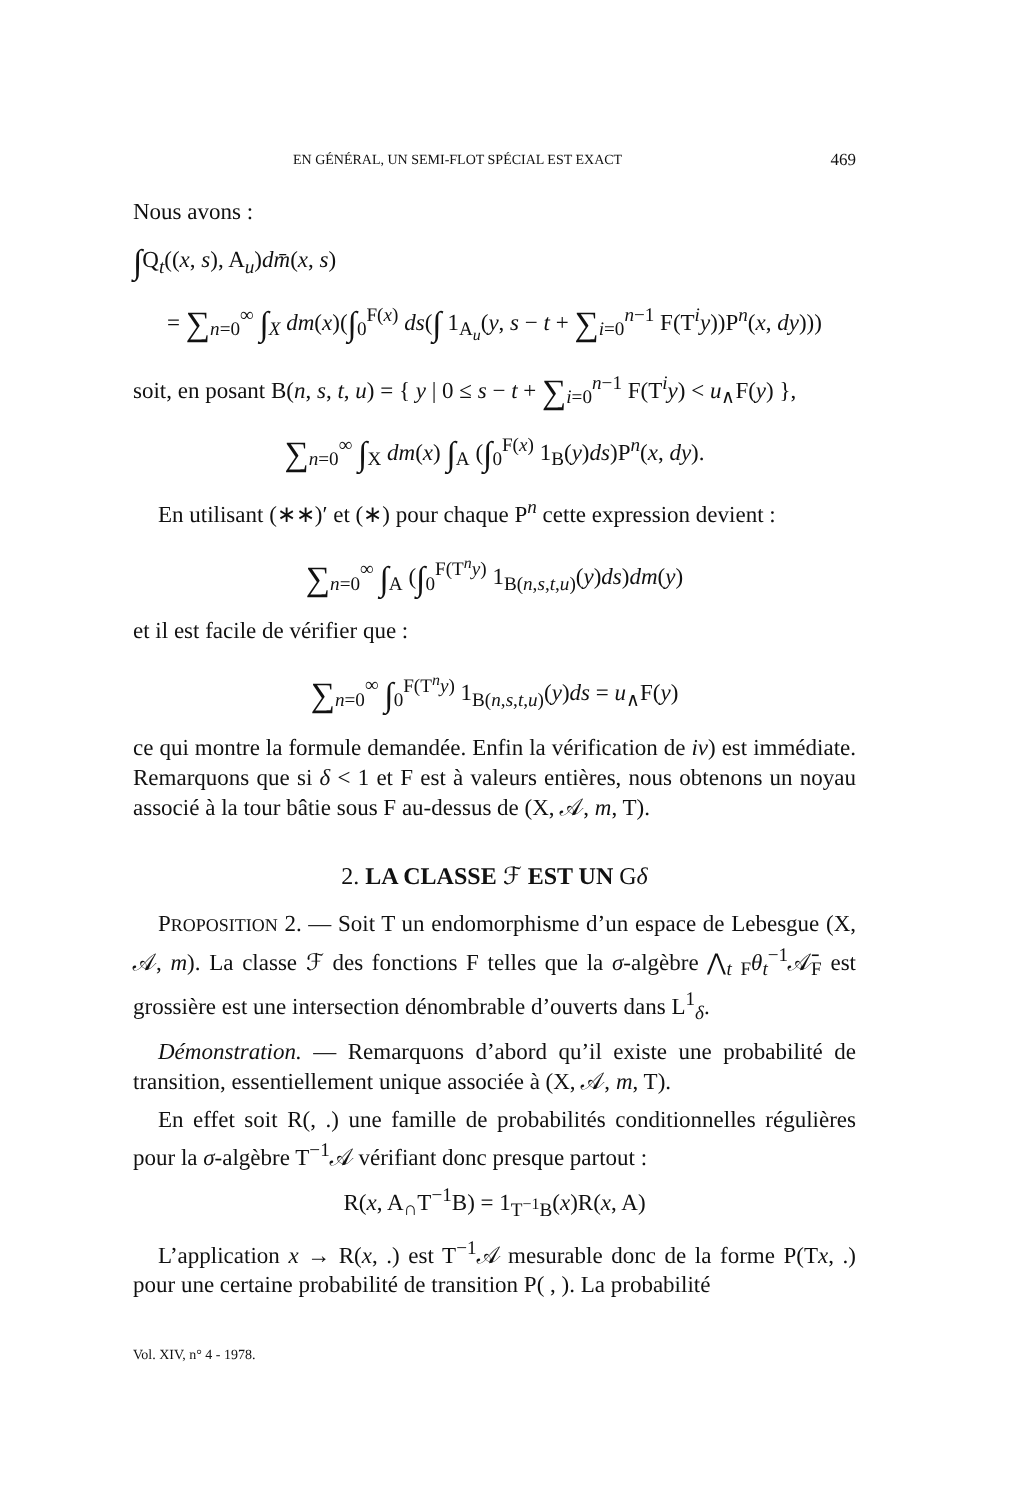EN GÉNÉRAL, UN SEMI-FLOT SPÉCIAL EST EXACT 469
Nous avons :
∫Q<sub>t</sub>((x, s), A<sub>u</sub>)dm̄(x, s)
= ∑<sub>n=0</sub><sup>∞</sup> ∫<sub>X</sub> dm(x)(∫<sub>0</sub><sup>F(x)</sup> ds(∫ 1<sub>A<sub>u</sub></sub>(y, s − t + ∑<sub>i=0</sub><sup>n−1</sup> F(T<sup>i</sup>y))P<sup>n</sup>(x, dy)))
soit, en posant B(n, s, t, u) = { y | 0 ≤ s − t + ∑<sub>i=0</sub><sup>n−1</sup> F(T<sup>i</sup>y) < u<sub>∧</sub>F(y) },
∑<sub>n=0</sub><sup>∞</sup> ∫<sub>X</sub> dm(x) ∫<sub>A</sub> (∫<sub>0</sub><sup>F(x)</sup> 1<sub>B</sub>(y)ds)P<sup>n</sup>(x, dy).
En utilisant (∗∗)′ et (∗) pour chaque P<sup>n</sup> cette expression devient :
∑<sub>n=0</sub><sup>∞</sup> ∫<sub>A</sub> (∫<sub>0</sub><sup>F(T<sup>n</sup>y)</sup> 1<sub>B(n,s,t,u)</sub>(y)ds)dm(y)
et il est facile de vérifier que :
∑<sub>n=0</sub><sup>∞</sup> ∫<sub>0</sub><sup>F(T<sup>n</sup>y)</sup> 1<sub>B(n,s,t,u)</sub>(y)ds = u<sub>∧</sub>F(y)
ce qui montre la formule demandée. Enfin la vérification de iv) est immédiate. Remarquons que si δ < 1 et F est à valeurs entières, nous obtenons un noyau associé à la tour bâtie sous F au-dessus de (X, 𝒜, m, T).
2. LA CLASSE ℱ EST UN Gδ
PROPOSITION 2. — Soit T un endomorphisme d’un espace de Lebesgue (X, 𝒜, m). La classe ℱ des fonctions F telles que la σ-algèbre ⋀<sub>t</sub> <sub>F</sub>θ<sub>t</sub><sup>−1</sup>𝒜̄<sub>F</sub> est grossière est une intersection dénombrable d’ouverts dans L<sup>1</sup><sub>δ</sub>.
Démonstration. — Remarquons d’abord qu’il existe une probabilité de transition, essentiellement unique associée à (X, 𝒜, m, T).
En effet soit R(, .) une famille de probabilités conditionnelles régulières pour la σ-algèbre T<sup>−1</sup>𝒜 vérifiant donc presque partout :
R(x, A<sub>∩</sub>T<sup>−1</sup>B) = 1<sub>T<sup>−1</sup>B</sub>(x)R(x, A)
L’application x → R(x, .) est T<sup>−1</sup>𝒜 mesurable donc de la forme P(Tx, .) pour une certaine probabilité de transition P( , ). La probabilité
Vol. XIV, n° 4 - 1978.